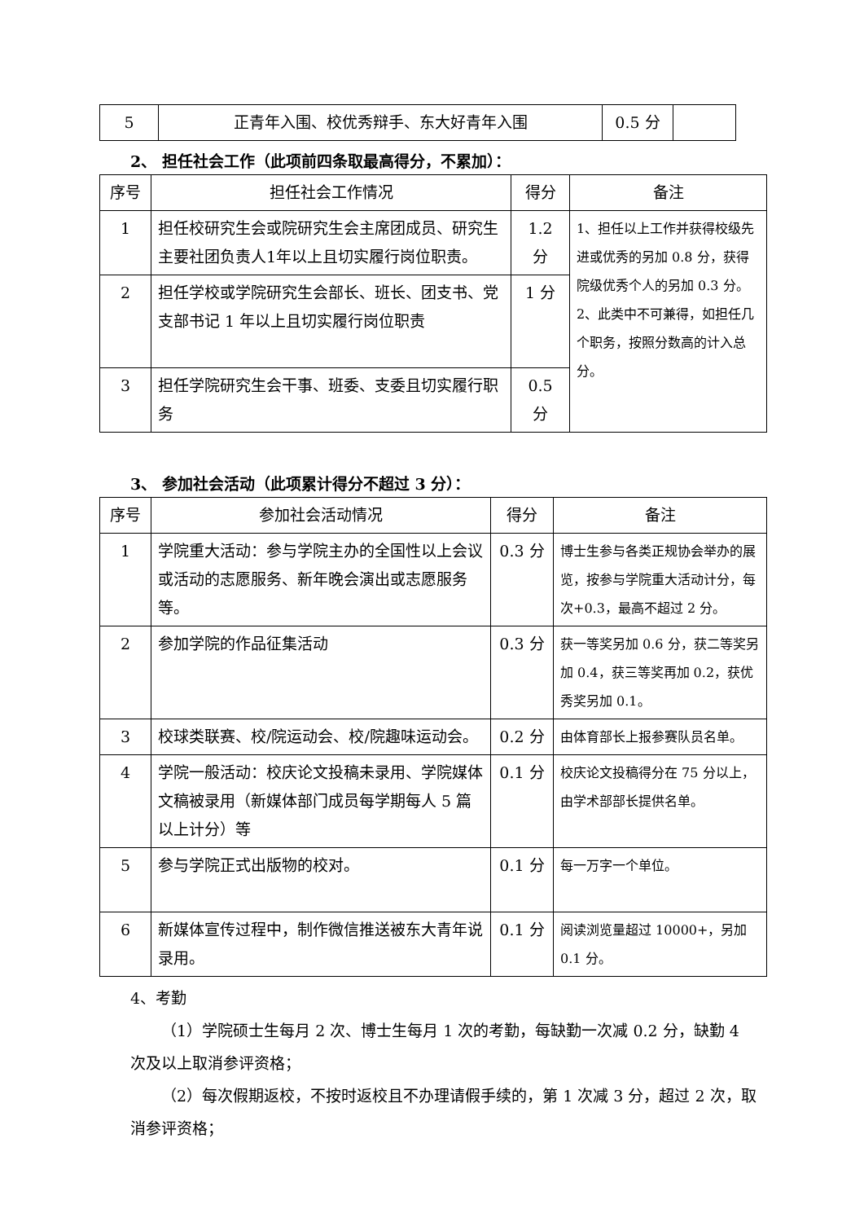| 5 | 正青年入围、校优秀辩手、东大好青年入围 | 0.5 分 | |
2、 担任社会工作（此项前四条取最高得分，不累加）：
| 序号 | 担任社会工作情况 | 得分 | 备注 |
| --- | --- | --- | --- |
| 1 | 担任校研究生会或院研究生会主席团成员、研究生主要社团负责人1年以上且切实履行岗位职责。 | 1.2 分 | 1、担任以上工作并获得校级先进或优秀的另加 0.8 分，获得院级优秀个人的另加 0.3 分。 2、此类中不可兼得，如担任几个职务，按照分数高的计入总分。 |
| 2 | 担任学校或学院研究生会部长、班长、团支书、党支部书记 1 年以上且切实履行岗位职责 | 1 分 | |
| 3 | 担任学院研究生会干事、班委、支委且切实履行职务 | 0.5 分 | |
3、 参加社会活动（此项累计得分不超过 3 分）：
| 序号 | 参加社会活动情况 | 得分 | 备注 |
| --- | --- | --- | --- |
| 1 | 学院重大活动：参与学院主办的全国性以上会议或活动的志愿服务、新年晚会演出或志愿服务等。 | 0.3 分 | 博士生参与各类正规协会举办的展览，按参与学院重大活动计分，每次+0.3，最高不超过 2 分。 |
| 2 | 参加学院的作品征集活动 | 0.3 分 | 获一等奖另加 0.6 分，获二等奖另加 0.4，获三等奖再加 0.2，获优秀奖另加 0.1。 |
| 3 | 校球类联赛、校/院运动会、校/院趣味运动会。 | 0.2 分 | 由体育部长上报参赛队员名单。 |
| 4 | 学院一般活动：校庆论文投稿未录用、学院媒体文稿被录用（新媒体部门成员每学期每人 5 篇以上计分）等 | 0.1 分 | 校庆论文投稿得分在 75 分以上，由学术部部长提供名单。 |
| 5 | 参与学院正式出版物的校对。 | 0.1 分 | 每一万字一个单位。 |
| 6 | 新媒体宣传过程中，制作微信推送被东大青年说录用。 | 0.1 分 | 阅读浏览量超过 10000+，另加 0.1 分。 |
4、考勤
（1）学院硕士生每月 2 次、博士生每月 1 次的考勤，每缺勤一次减 0.2 分，缺勤 4 次及以上取消参评资格；
（2）每次假期返校，不按时返校且不办理请假手续的，第 1 次减 3 分，超过 2 次，取消参评资格；